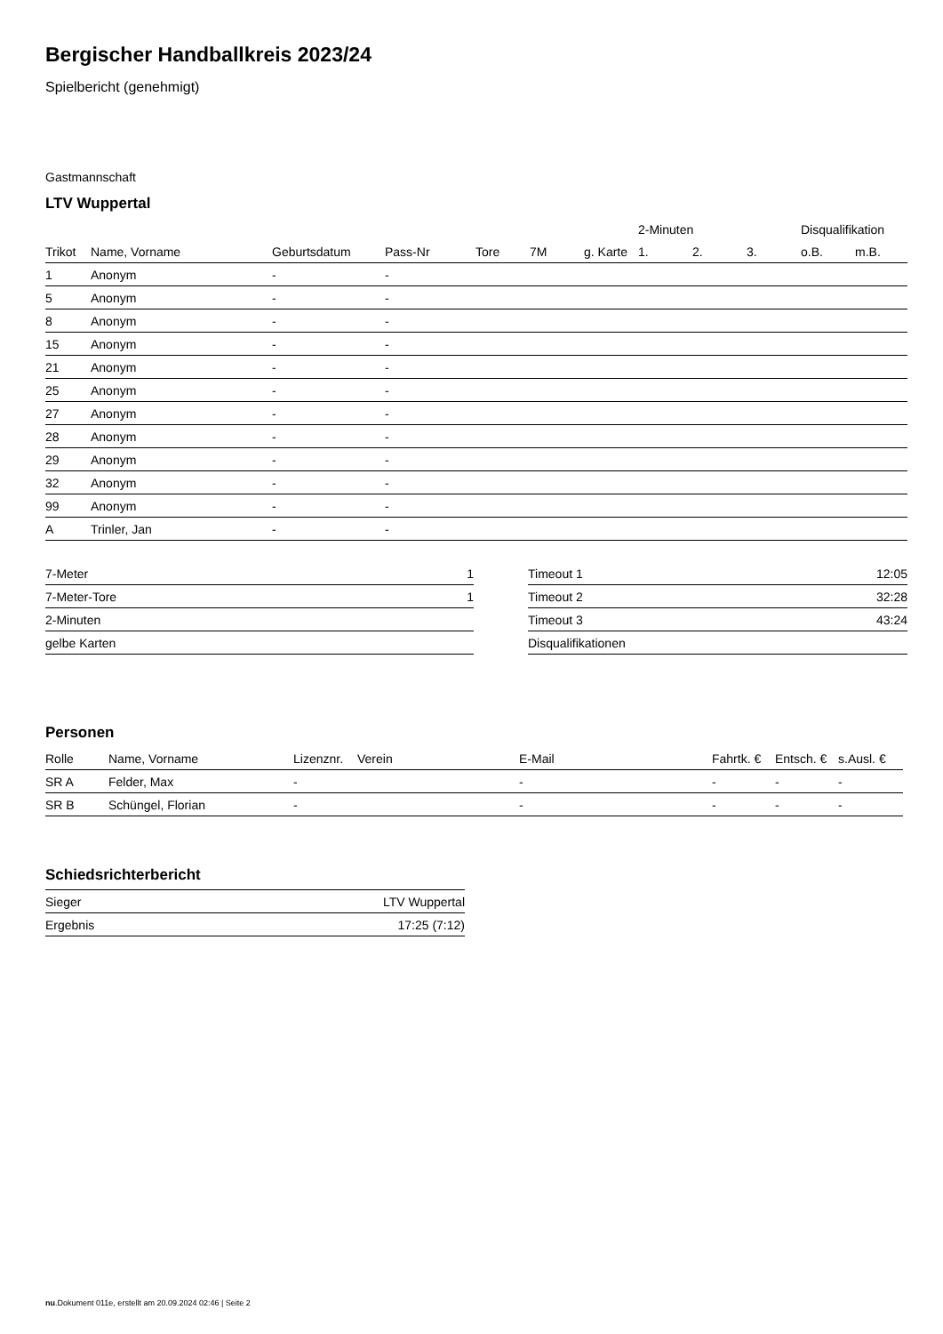Bergischer Handballkreis 2023/24
Spielbericht (genehmigt)
Gastmannschaft
LTV Wuppertal
| | | | | | | | 2-Minuten | | | Disqualifikation | |
| --- | --- | --- | --- | --- | --- | --- | --- | --- | --- | --- | --- |
| Trikot | Name, Vorname | Geburtsdatum | Pass-Nr | Tore | 7M | g. Karte | 1. | 2. | 3. | o.B. | m.B. |
| 1 | Anonym | - | - | | | | | | | | |
| 5 | Anonym | - | - | | | | | | | | |
| 8 | Anonym | - | - | | | | | | | | |
| 15 | Anonym | - | - | | | | | | | | |
| 21 | Anonym | - | - | | | | | | | | |
| 25 | Anonym | - | - | | | | | | | | |
| 27 | Anonym | - | - | | | | | | | | |
| 28 | Anonym | - | - | | | | | | | | |
| 29 | Anonym | - | - | | | | | | | | |
| 32 | Anonym | - | - | | | | | | | | |
| 99 | Anonym | - | - | | | | | | | | |
| A | Trinler, Jan | - | - | | | | | | | | |
| 7-Meter | 1 |
| 7-Meter-Tore | 1 |
| 2-Minuten | |
| gelbe Karten | |
| Timeout 1 | 12:05 |
| Timeout 2 | 32:28 |
| Timeout 3 | 43:24 |
| Disqualifikationen | |
Personen
| Rolle | Name, Vorname | Lizenznr. | Verein | E-Mail | Fahrtk. € | Entsch. € | s.Ausl. € |
| --- | --- | --- | --- | --- | --- | --- | --- |
| SR A | Felder, Max | - | | - | - | - | - |
| SR B | Schüngel, Florian | - | | - | - | - | - |
Schiedsrichterbericht
| Sieger | LTV Wuppertal |
| Ergebnis | 17:25 (7:12) |
nu.Dokument 011e, erstellt am 20.09.2024 02:46 | Seite 2